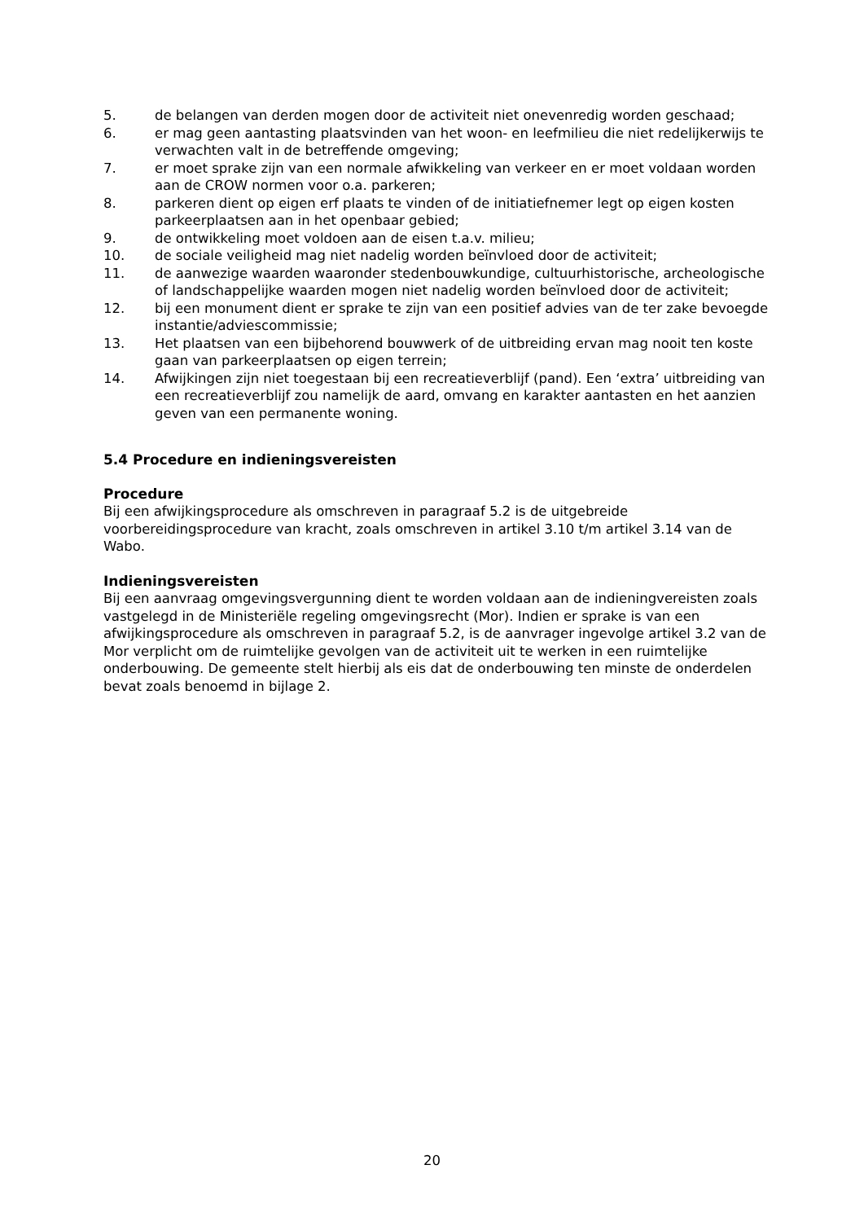5. de belangen van derden mogen door de activiteit niet onevenredig worden geschaad;
6. er mag geen aantasting plaatsvinden van het woon- en leefmilieu die niet redelijkerwijs te verwachten valt in de betreffende omgeving;
7. er moet sprake zijn van een normale afwikkeling van verkeer en er moet voldaan worden aan de CROW normen voor o.a. parkeren;
8. parkeren dient op eigen erf plaats te vinden of de initiatiefnemer legt op eigen kosten parkeerplaatsen aan in het openbaar gebied;
9. de ontwikkeling moet voldoen aan de eisen t.a.v. milieu;
10. de sociale veiligheid mag niet nadelig worden beïnvloed door de activiteit;
11. de aanwezige waarden waaronder stedenbouwkundige, cultuurhistorische, archeologische of landschappelijke waarden mogen niet nadelig worden beïnvloed door de activiteit;
12. bij een monument dient er sprake te zijn van een positief advies van de ter zake bevoegde instantie/adviescommissie;
13. Het plaatsen van een bijbehorend bouwwerk of de uitbreiding ervan mag nooit ten koste gaan van parkeerplaatsen op eigen terrein;
14. Afwijkingen zijn niet toegestaan bij een recreatieverblijf (pand). Een ‘extra’ uitbreiding van een recreatieverblijf zou namelijk de aard, omvang en karakter aantasten en het aanzien geven van een permanente woning.
5.4 Procedure en indieningsvereisten
Procedure
Bij een afwijkingsprocedure als omschreven in paragraaf 5.2 is de uitgebreide voorbereidingsprocedure van kracht, zoals omschreven in artikel 3.10 t/m artikel 3.14 van de Wabo.
Indieningsvereisten
Bij een aanvraag omgevingsvergunning dient te worden voldaan aan de indieningvereisten zoals vastgelegd in de Ministeriële regeling omgevingsrecht (Mor). Indien er sprake is van een afwijkingsprocedure als omschreven in paragraaf 5.2, is de aanvrager ingevolge artikel 3.2 van de Mor verplicht om de ruimtelijke gevolgen van de activiteit uit te werken in een ruimtelijke onderbouwing. De gemeente stelt hierbij als eis dat de onderbouwing ten minste de onderdelen bevat zoals benoemd in bijlage 2.
20